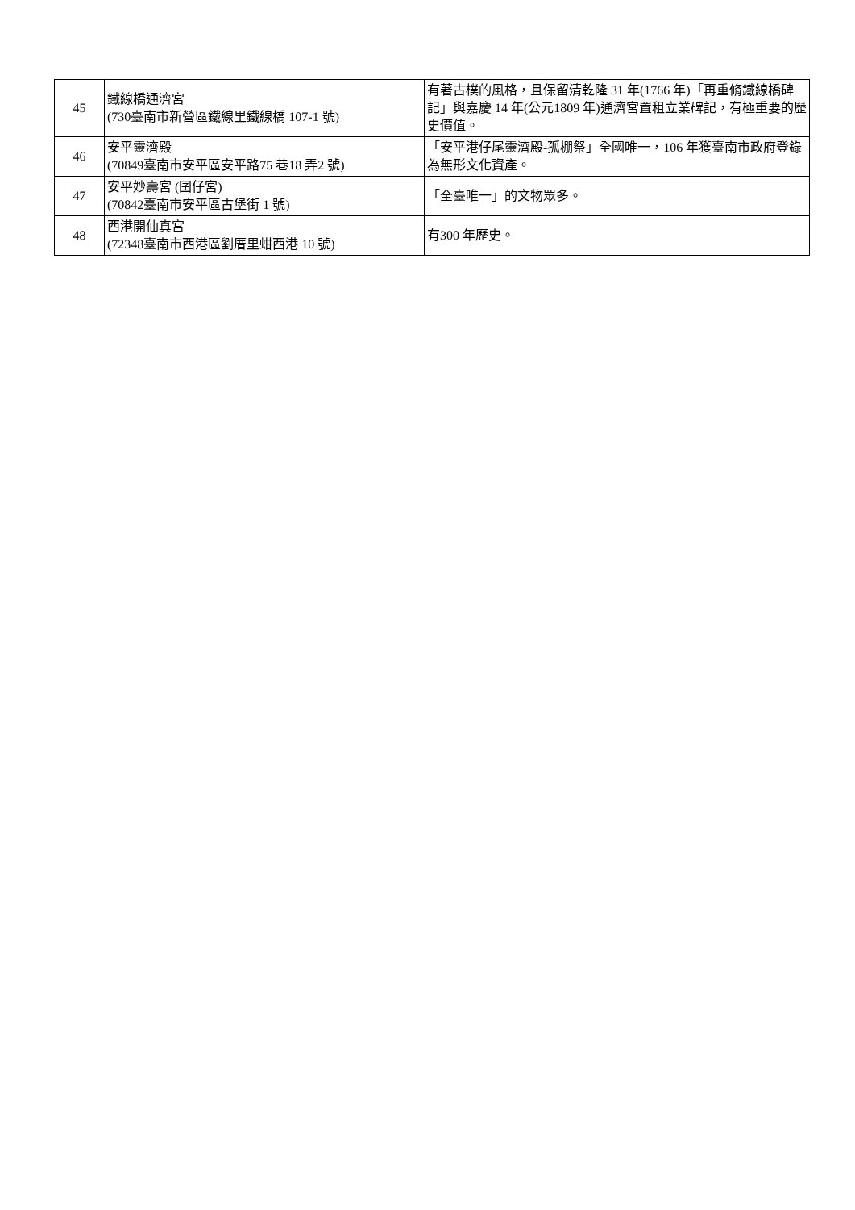| 45 | 鐵線橋通濟宮 (730臺南市新營區鐵線里鐵線橋 107-1 號) | 有著古樸的風格，且保留清乾隆 31 年(1766 年)「再重脩鐵線橋碑記」與嘉慶 14 年(公元1809 年)通濟宮置租立業碑記，有極重要的歷史價值。 |
| 46 | 安平靈濟殿 (70849臺南市安平區安平路75 巷18 弄2 號) | 「安平港仔尾靈濟殿-孤棚祭」全國唯一，106 年獲臺南市政府登錄為無形文化資產。 |
| 47 | 安平妙壽宮 (囝仔宮) (70842臺南市安平區古堡街 1 號) | 「全臺唯一」的文物眾多。 |
| 48 | 西港開仙真宮 (72348臺南市西港區劉厝里蚶西港 10 號) | 有300 年歷史。 |